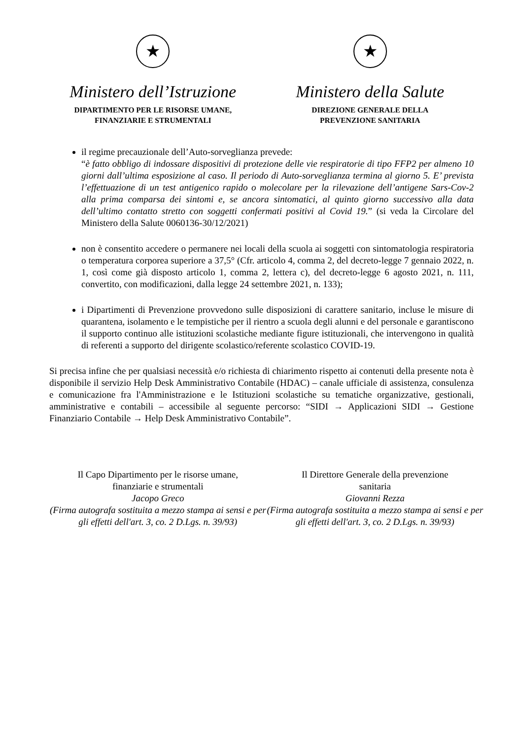★
Ministero dell’Istruzione
DIPARTIMENTO PER LE RISORSE UMANE,
FINANZIARIE E STRUMENTALI
★
Ministero della Salute
DIREZIONE GENERALE DELLA
PREVENZIONE SANITARIA
il regime precauzionale dell’Auto-sorveglianza prevede:
“è fatto obbligo di indossare dispositivi di protezione delle vie respiratorie di tipo FFP2 per almeno 10 giorni dall’ultima esposizione al caso. Il periodo di Auto-sorveglianza termina al giorno 5. E’ prevista l’effettuazione di un test antigenico rapido o molecolare per la rilevazione dell’antigene Sars-Cov-2 alla prima comparsa dei sintomi e, se ancora sintomatici, al quinto giorno successivo alla data dell’ultimo contatto stretto con soggetti confermati positivi al Covid 19.” (si veda la Circolare del Ministero della Salute 0060136-30/12/2021)
non è consentito accedere o permanere nei locali della scuola ai soggetti con sintomatologia respiratoria o temperatura corporea superiore a 37,5° (Cfr. articolo 4, comma 2, del decreto-legge 7 gennaio 2022, n. 1, così come già disposto articolo 1, comma 2, lettera c), del decreto-legge 6 agosto 2021, n. 111, convertito, con modificazioni, dalla legge 24 settembre 2021, n. 133);
i Dipartimenti di Prevenzione provvedono sulle disposizioni di carattere sanitario, incluse le misure di quarantena, isolamento e le tempistiche per il rientro a scuola degli alunni e del personale e garantiscono il supporto continuo alle istituzioni scolastiche mediante figure istituzionali, che intervengono in qualità di referenti a supporto del dirigente scolastico/referente scolastico COVID-19.
Si precisa infine che per qualsiasi necessità e/o richiesta di chiarimento rispetto ai contenuti della presente nota è disponibile il servizio Help Desk Amministrativo Contabile (HDAC) – canale ufficiale di assistenza, consulenza e comunicazione fra l'Amministrazione e le Istituzioni scolastiche su tematiche organizzative, gestionali, amministrative e contabili – accessibile al seguente percorso: “SIDI → Applicazioni SIDI → Gestione Finanziario Contabile → Help Desk Amministrativo Contabile”.
Il Capo Dipartimento per le risorse umane,
finanziarie e strumentali
Jacopo Greco
(Firma autografa sostituita a mezzo stampa ai sensi e per gli effetti dell'art. 3, co. 2 D.Lgs. n. 39/93)
Il Direttore Generale della prevenzione
sanitaria
Giovanni Rezza
(Firma autografa sostituita a mezzo stampa ai sensi e per gli effetti dell'art. 3, co. 2 D.Lgs. n. 39/93)